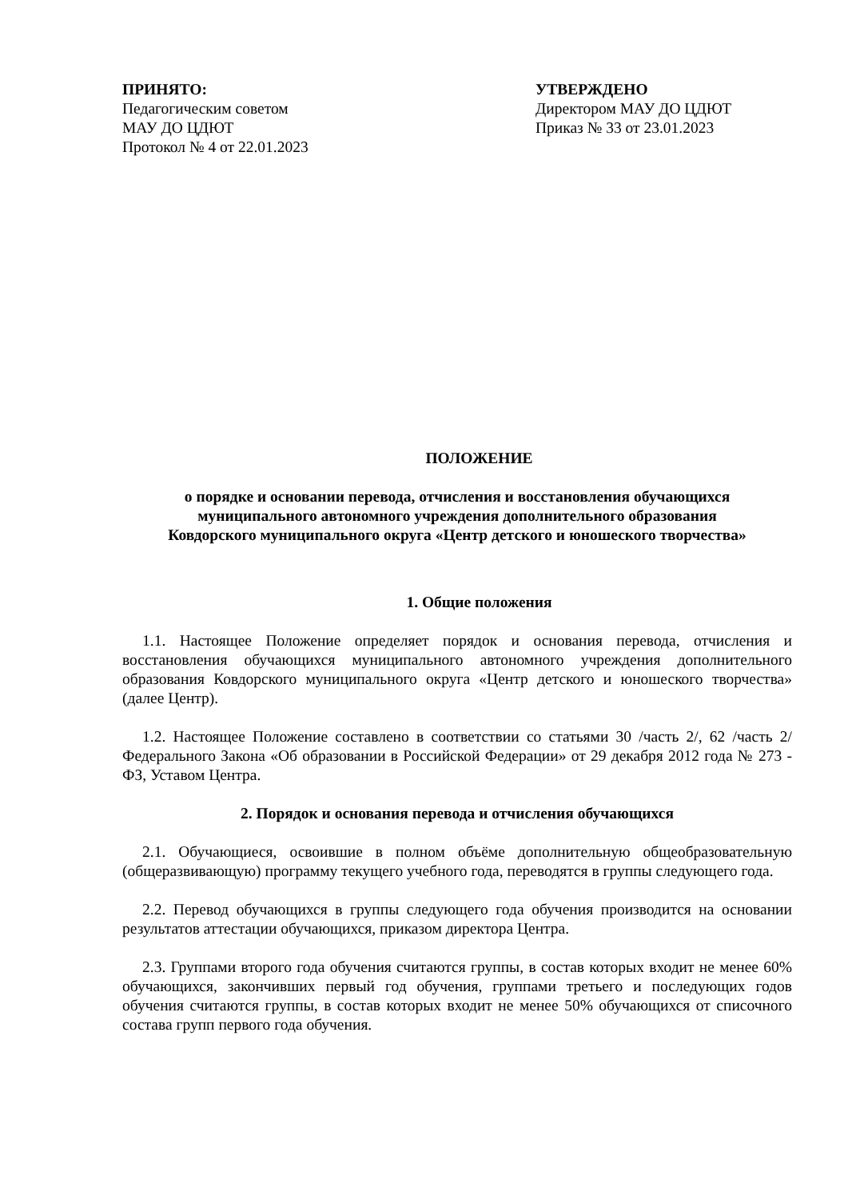ПРИНЯТО:
Педагогическим советом
МАУ ДО ЦДЮТ
Протокол № 4 от 22.01.2023
УТВЕРЖДЕНО
Директором МАУ ДО ЦДЮТ
Приказ № 33 от 23.01.2023
ПОЛОЖЕНИЕ
о порядке и основании перевода, отчисления и восстановления обучающихся
муниципального автономного учреждения дополнительного образования
Ковдорского муниципального округа «Центр детского и юношеского творчества»
1. Общие положения
1.1. Настоящее Положение определяет порядок и основания перевода, отчисления и восстановления обучающихся муниципального автономного учреждения дополнительного образования Ковдорского муниципального округа «Центр детского и юношеского творчества» (далее Центр).
1.2. Настоящее Положение составлено в соответствии со статьями 30 /часть 2/, 62 /часть 2/ Федерального Закона «Об образовании в Российской Федерации» от 29 декабря 2012 года № 273 - ФЗ, Уставом Центра.
2. Порядок и основания перевода и отчисления обучающихся
2.1. Обучающиеся, освоившие в полном объёме дополнительную общеобразовательную (общеразвивающую) программу текущего учебного года, переводятся в группы следующего года.
2.2. Перевод обучающихся в группы следующего года обучения производится на основании результатов аттестации обучающихся, приказом директора Центра.
2.3. Группами второго года обучения считаются группы, в состав которых входит не менее 60% обучающихся, закончивших первый год обучения, группами третьего и последующих годов обучения считаются группы, в состав которых входит не менее 50% обучающихся от списочного состава групп первого года обучения.